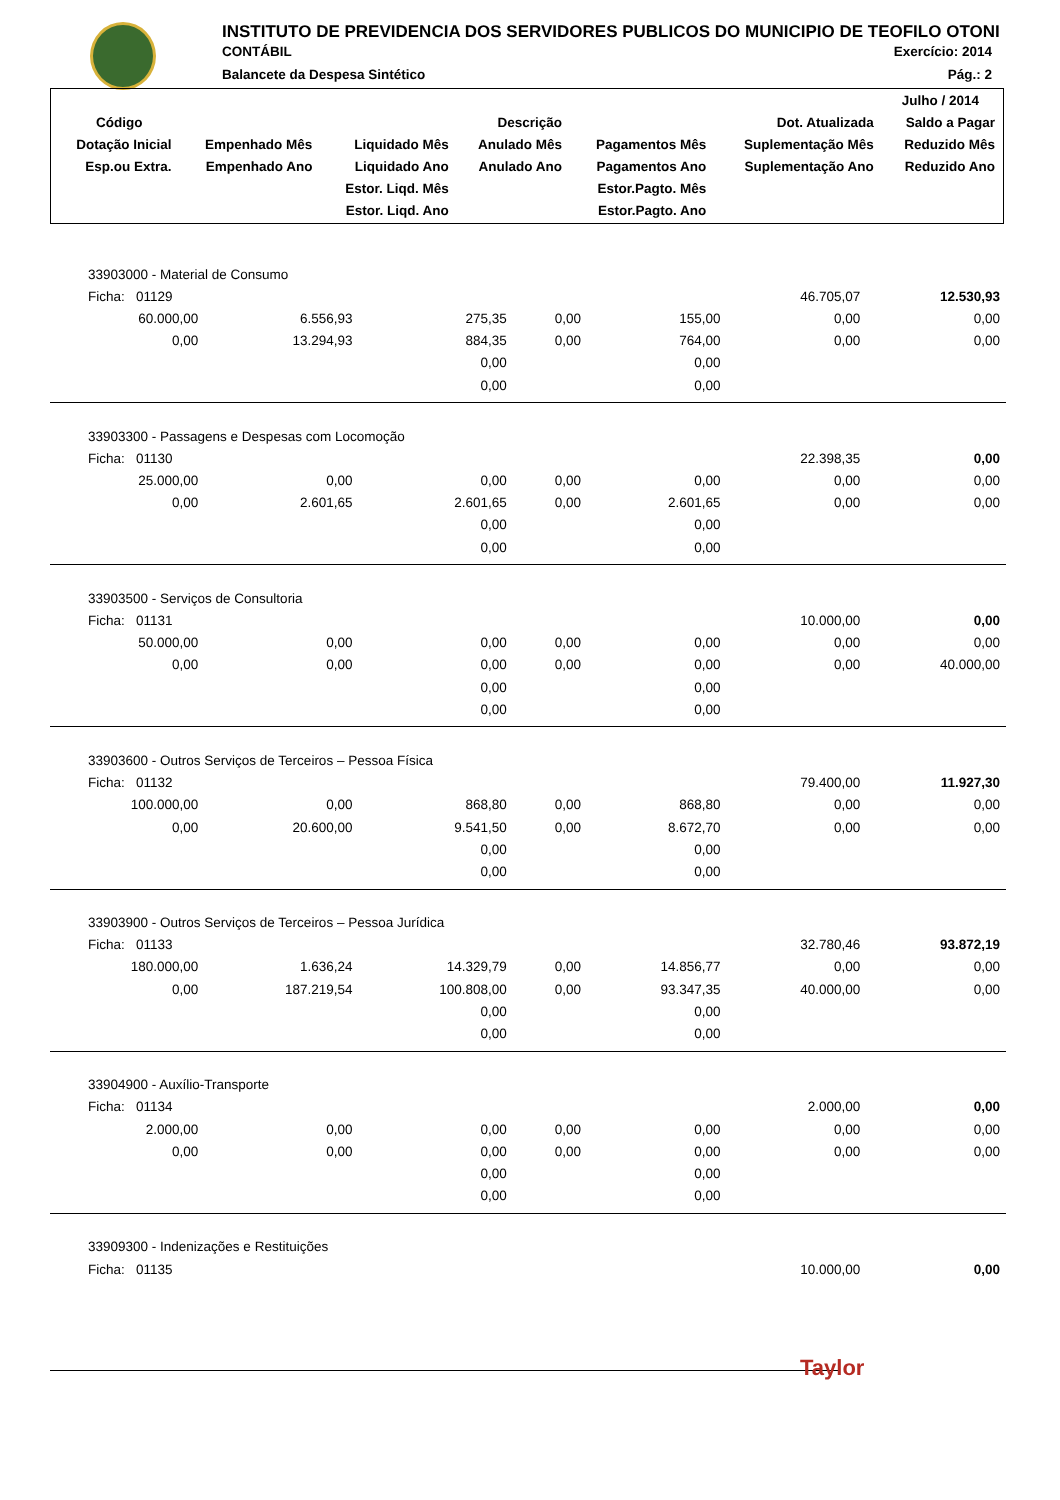INSTITUTO DE PREVIDENCIA DOS SERVIDORES PUBLICOS DO MUNICIPIO DE TEOFILO OTONI
CONTÁBIL Exercício: 2014
Balancete da Despesa Sintético Pág.: 2
| | | | | | | Julho / 2014 |
| --- | --- | --- | --- | --- | --- | --- |
| Código | Descrição | | | | Dot. Atualizada | Saldo a Pagar |
| Dotação Inicial | Empenhado Mês | Liquidado Mês | Anulado Mês | Pagamentos Mês | Suplementação Mês | Reduzido Mês |
| Esp.ou Extra. | Empenhado Ano | Liquidado Ano | Anulado Ano | Pagamentos Ano | Suplementação Ano | Reduzido Ano |
| | | Estor. Liqd. Mês | | Estor.Pagto. Mês | | |
| | | Estor. Liqd. Ano | | Estor.Pagto. Ano | | |
| 33903000 - Material de Consumo | | | | | | |
| Ficha: 01129 | | | | | 46.705,07 | 12.530,93 |
| 60.000,00 | 6.556,93 | 275,35 | 0,00 | 155,00 | 0,00 | 0,00 |
| 0,00 | 13.294,93 | 884,35 | 0,00 | 764,00 | 0,00 | 0,00 |
| | | 0,00 | | 0,00 | | |
| | | 0,00 | | 0,00 | | |
| 33903300 - Passagens e Despesas com Locomoção | | | | | | |
| Ficha: 01130 | | | | | 22.398,35 | 0,00 |
| 25.000,00 | 0,00 | 0,00 | 0,00 | 0,00 | 0,00 | 0,00 |
| 0,00 | 2.601,65 | 2.601,65 | 0,00 | 2.601,65 | 0,00 | 0,00 |
| | | 0,00 | | 0,00 | | |
| | | 0,00 | | 0,00 | | |
| 33903500 - Serviços de Consultoria | | | | | | |
| Ficha: 01131 | | | | | 10.000,00 | 0,00 |
| 50.000,00 | 0,00 | 0,00 | 0,00 | 0,00 | 0,00 | 0,00 |
| 0,00 | 0,00 | 0,00 | 0,00 | 0,00 | 0,00 | 40.000,00 |
| | | 0,00 | | 0,00 | | |
| | | 0,00 | | 0,00 | | |
| 33903600 - Outros Serviços de Terceiros – Pessoa Física | | | | | | |
| Ficha: 01132 | | | | | 79.400,00 | 11.927,30 |
| 100.000,00 | 0,00 | 868,80 | 0,00 | 868,80 | 0,00 | 0,00 |
| 0,00 | 20.600,00 | 9.541,50 | 0,00 | 8.672,70 | 0,00 | 0,00 |
| | | 0,00 | | 0,00 | | |
| | | 0,00 | | 0,00 | | |
| 33903900 - Outros Serviços de Terceiros – Pessoa Jurídica | | | | | | |
| Ficha: 01133 | | | | | 32.780,46 | 93.872,19 |
| 180.000,00 | 1.636,24 | 14.329,79 | 0,00 | 14.856,77 | 0,00 | 0,00 |
| 0,00 | 187.219,54 | 100.808,00 | 0,00 | 93.347,35 | 40.000,00 | 0,00 |
| | | 0,00 | | 0,00 | | |
| | | 0,00 | | 0,00 | | |
| 33904900 - Auxílio-Transporte | | | | | | |
| Ficha: 01134 | | | | | 2.000,00 | 0,00 |
| 2.000,00 | 0,00 | 0,00 | 0,00 | 0,00 | 0,00 | 0,00 |
| 0,00 | 0,00 | 0,00 | 0,00 | 0,00 | 0,00 | 0,00 |
| | | 0,00 | | 0,00 | | |
| | | 0,00 | | 0,00 | | |
| 33909300 - Indenizações e Restituições | | | | | | |
| Ficha: 01135 | | | | | 10.000,00 | 0,00 |
Taylor